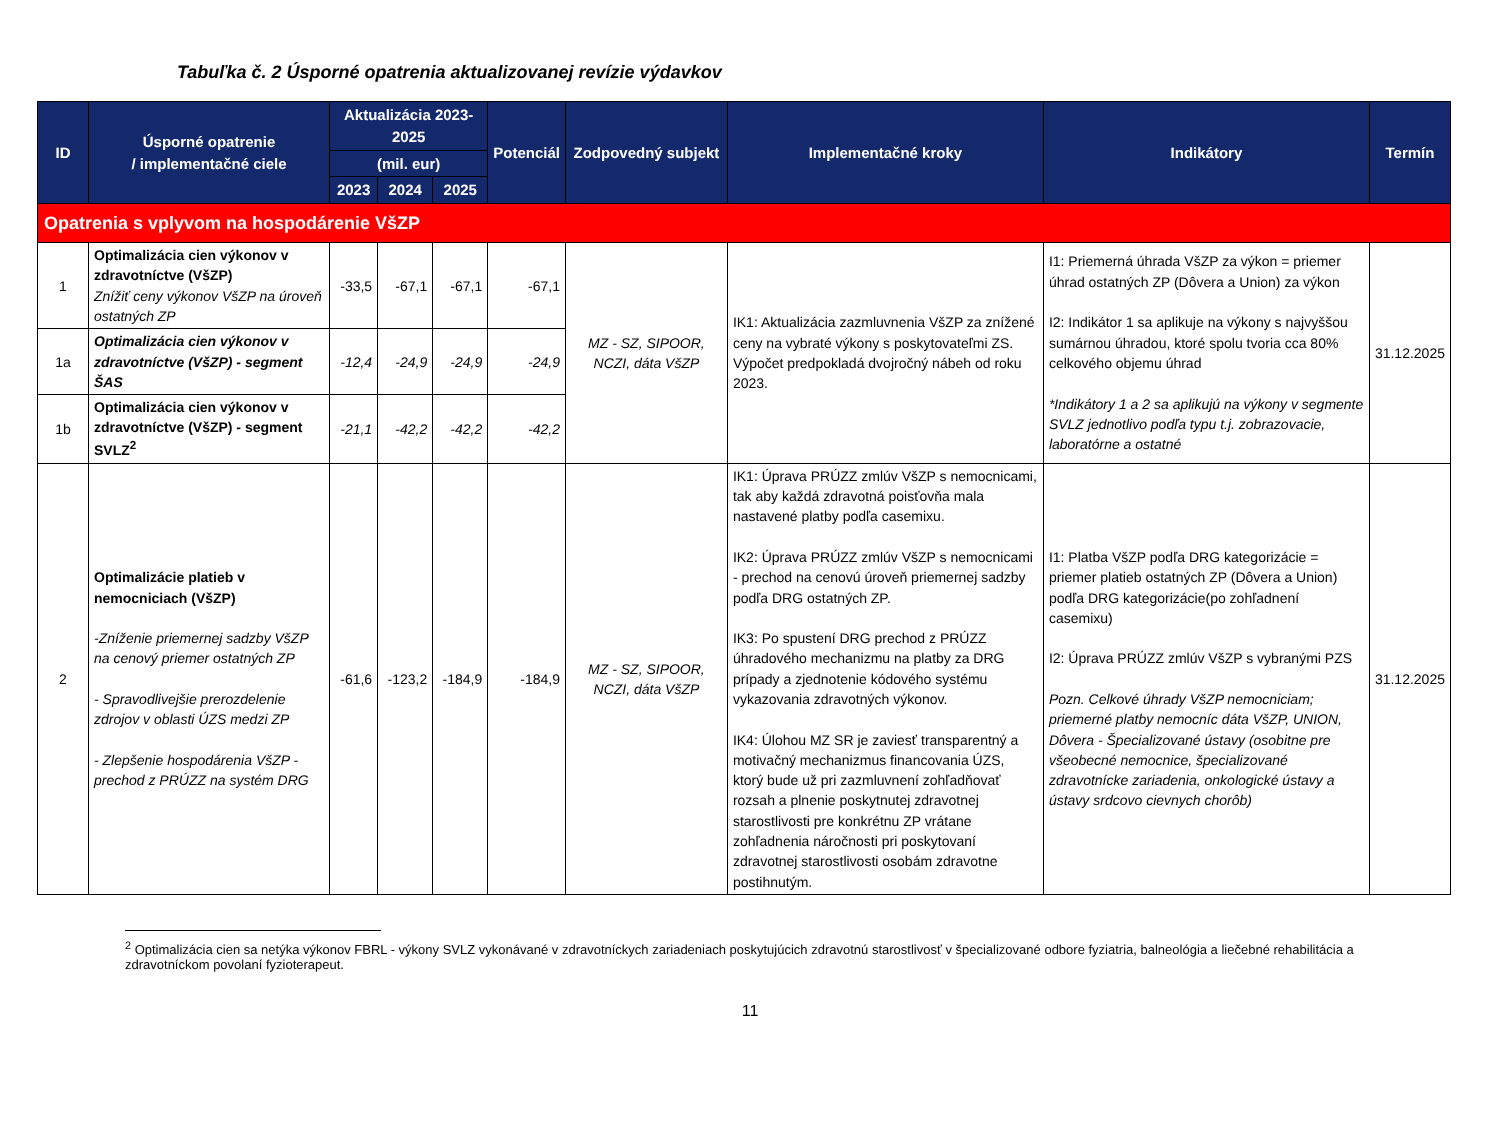Tabuľka č. 2 Úsporné opatrenia aktualizovanej revízie výdavkov
| ID | Úsporné opatrenie / implementačné ciele | Aktualizácia 2023-2025 | | | Potenciál | Zodpovedný subjekt | Implementačné kroky | Indikátory | Termín |
| --- | --- | --- | --- | --- | --- | --- | --- | --- | --- |
| | | (mil. eur) | | | | | | | |
| | | 2023 | 2024 | 2025 | | | | | |
| Opatrenia s vplyvom na hospodárenie VšZP | | | | | | | | | |
| 1 | Optimalizácia cien výkonov v zdravotníctve (VšZP) Znížiť ceny výkonov VšZP na úroveň ostatných ZP | -33,5 | -67,1 | -67,1 | -67,1 | MZ - SZ, SIPOOR, NCZI, dáta VšZP | IK1: Aktualizácia zazmluvnenia VšZP za znížené ceny na vybraté výkony s poskytovateľmi ZS. Výpočet predpokladá dvojročný nábeh od roku 2023. | I1: Priemerná úhrada VšZP za výkon = priemer úhrad ostatných ZP (Dôvera a Union) za výkon I2: Indikátor 1 sa aplikuje na výkony s najvyššou sumárnou úhradou, ktoré spolu tvoria cca 80% celkového objemu úhrad *Indikátory 1 a 2 sa aplikujú na výkony v segmente SVLZ jednotlivo podľa typu t.j. zobrazovacie, laboratórne a ostatné | 31.12.2025 |
| 1a | Optimalizácia cien výkonov v zdravotníctve (VšZP) - segment ŠAS | -12,4 | -24,9 | -24,9 | -24,9 | | | | |
| 1b | Optimalizácia cien výkonov v zdravotníctve (VšZP) - segment SVLZ<sup>2</sup> | -21,1 | -42,2 | -42,2 | -42,2 | | | | |
| 2 | Optimalizácie platieb v nemocniciach (VšZP) -Zníženie priemernej sadzby VšZP na cenový priemer ostatných ZP - Spravodlivejšie prerozdelenie zdrojov v oblasti ÚZS medzi ZP - Zlepšenie hospodárenia VšZP - prechod z PRÚZZ na systém DRG | -61,6 | -123,2 | -184,9 | -184,9 | MZ - SZ, SIPOOR, NCZI, dáta VšZP | IK1: Úprava PRÚZZ zmlúv VšZP s nemocnicami, tak aby každá zdravotná poisťovňa mala nastavené platby podľa casemixu. IK2: Úprava PRÚZZ zmlúv VšZP s nemocnicami - prechod na cenovú úroveň priemernej sadzby podľa DRG ostatných ZP. IK3: Po spustení DRG prechod z PRÚZZ úhradového mechanizmu na platby za DRG prípady a zjednotenie kódového systému vykazovania zdravotných výkonov. IK4: Úlohou MZ SR je zaviesť transparentný a motivačný mechanizmus financovania ÚZS, ktorý bude už pri zazmluvnení zohľadňovať rozsah a plnenie poskytnutej zdravotnej starostlivosti pre konkrétnu ZP vrátane zohľadnenia náročnosti pri poskytovaní zdravotnej starostlivosti osobám zdravotne postihnutým. | I1: Platba VšZP podľa DRG kategorizácie = priemer platieb ostatných ZP (Dôvera a Union) podľa DRG kategorizácie(po zohľadnení casemixu) I2: Úprava PRÚZZ zmlúv VšZP s vybranými PZS Pozn. Celkové úhrady VšZP nemocniciam; priemerné platby nemocníc dáta VšZP, UNION, Dôvera - Špecializované ústavy (osobitne pre všeobecné nemocnice, špecializované zdravotnícke zariadenia, onkologické ústavy a ústavy srdcovo cievnych chorôb) | 31.12.2025 |
<sup>2</sup> Optimalizácia cien sa netýka výkonov FBRL - výkony SVLZ vykonávané v zdravotníckych zariadeniach poskytujúcich zdravotnú starostlivosť v špecializované odbore fyziatria, balneológia a liečebné rehabilitácia a zdravotníckom povolaní fyzioterapeut.
11